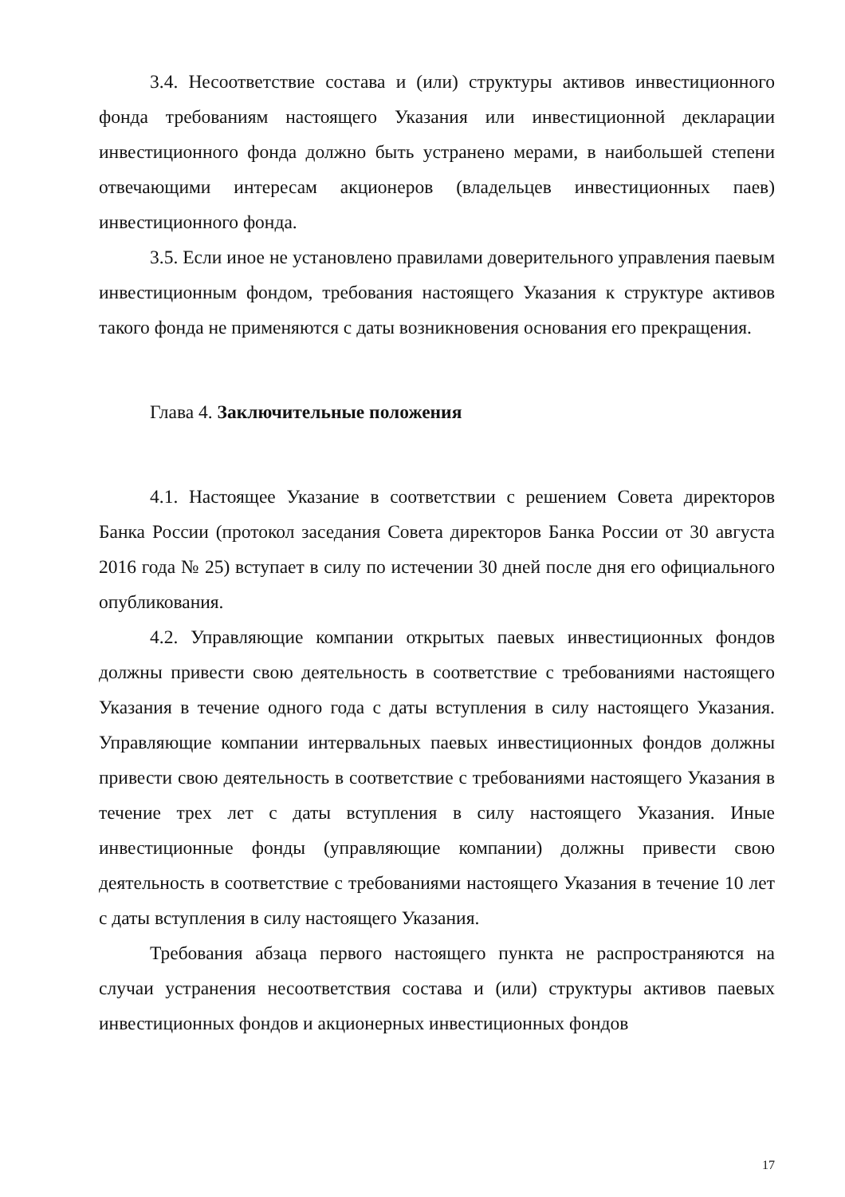3.4. Несоответствие состава и (или) структуры активов инвестиционного фонда требованиям настоящего Указания или инвестиционной декларации инвестиционного фонда должно быть устранено мерами, в наибольшей степени отвечающими интересам акционеров (владельцев инвестиционных паев) инвестиционного фонда.
3.5. Если иное не установлено правилами доверительного управления паевым инвестиционным фондом, требования настоящего Указания к структуре активов такого фонда не применяются с даты возникновения основания его прекращения.
Глава 4. Заключительные положения
4.1. Настоящее Указание в соответствии с решением Совета директоров Банка России (протокол заседания Совета директоров Банка России от 30 августа 2016 года № 25) вступает в силу по истечении 30 дней после дня его официального опубликования.
4.2. Управляющие компании открытых паевых инвестиционных фондов должны привести свою деятельность в соответствие с требованиями настоящего Указания в течение одного года с даты вступления в силу настоящего Указания. Управляющие компании интервальных паевых инвестиционных фондов должны привести свою деятельность в соответствие с требованиями настоящего Указания в течение трех лет с даты вступления в силу настоящего Указания. Иные инвестиционные фонды (управляющие компании) должны привести свою деятельность в соответствие с требованиями настоящего Указания в течение 10 лет с даты вступления в силу настоящего Указания.
Требования абзаца первого настоящего пункта не распространяются на случаи устранения несоответствия состава и (или) структуры активов паевых инвестиционных фондов и акционерных инвестиционных фондов
17